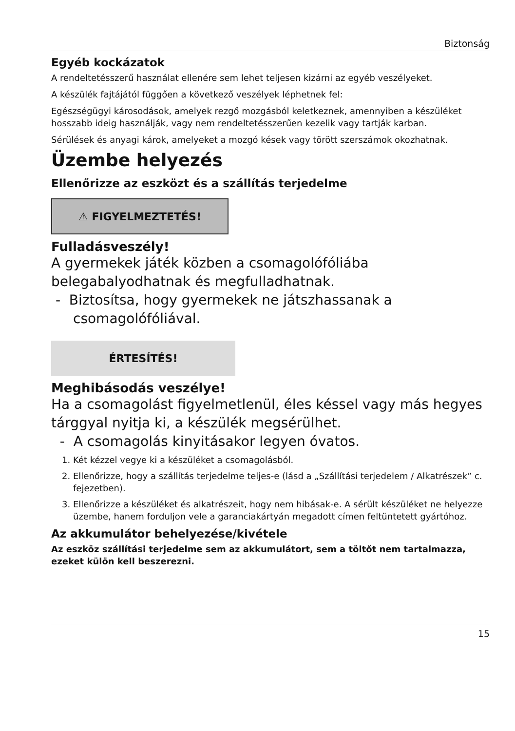Biztonság
Egyéb kockázatok
A rendeltetésszerű használat ellenére sem lehet teljesen kizárni az egyéb veszélyeket.
A készülék fajtájától függően a következő veszélyek léphetnek fel:
Egészségügyi károsodások, amelyek rezgő mozgásból keletkeznek, amennyiben a készüléket hosszabb ideig használják, vagy nem rendeltetésszerűen kezelik vagy tartják karban.
Sérülések és anyagi károk, amelyeket a mozgó kések vagy törött szerszámok okozhatnak.
Üzembe helyezés
Ellenőrizze az eszközt és a szállítás terjedelme
⚠ FIGYELMEZTETÉS!
Fulladásveszély!
A gyermekek játék közben a csomagolófóliába belegabalyodhatnak és megfulladhatnak.
- Biztosítsa, hogy gyermekek ne játszhassanak a csomagolófóliával.
ÉRTESÍTÉS!
Meghibásodás veszélye!
Ha a csomagolást figyelmetlenül, éles késsel vagy más hegyes tárggyal nyitja ki, a készülék megsérülhet.
- A csomagolás kinyitásakor legyen óvatos.
1. Két kézzel vegye ki a készüléket a csomagolásból.
2. Ellenőrizze, hogy a szállítás terjedelme teljes-e (lásd a „Szállítási terjedelem / Alkatrészek” c. fejezetben).
3. Ellenőrizze a készüléket és alkatrészeit, hogy nem hibásak-e. A sérült készüléket ne helyezze üzembe, hanem forduljon vele a garanciakártyán megadott címen feltüntetett gyártóhoz.
Az akkumulátor behelyezése/kivétele
Az eszköz szállítási terjedelme sem az akkumulátort, sem a töltőt nem tartalmazza, ezeket külön kell beszerezni.
15